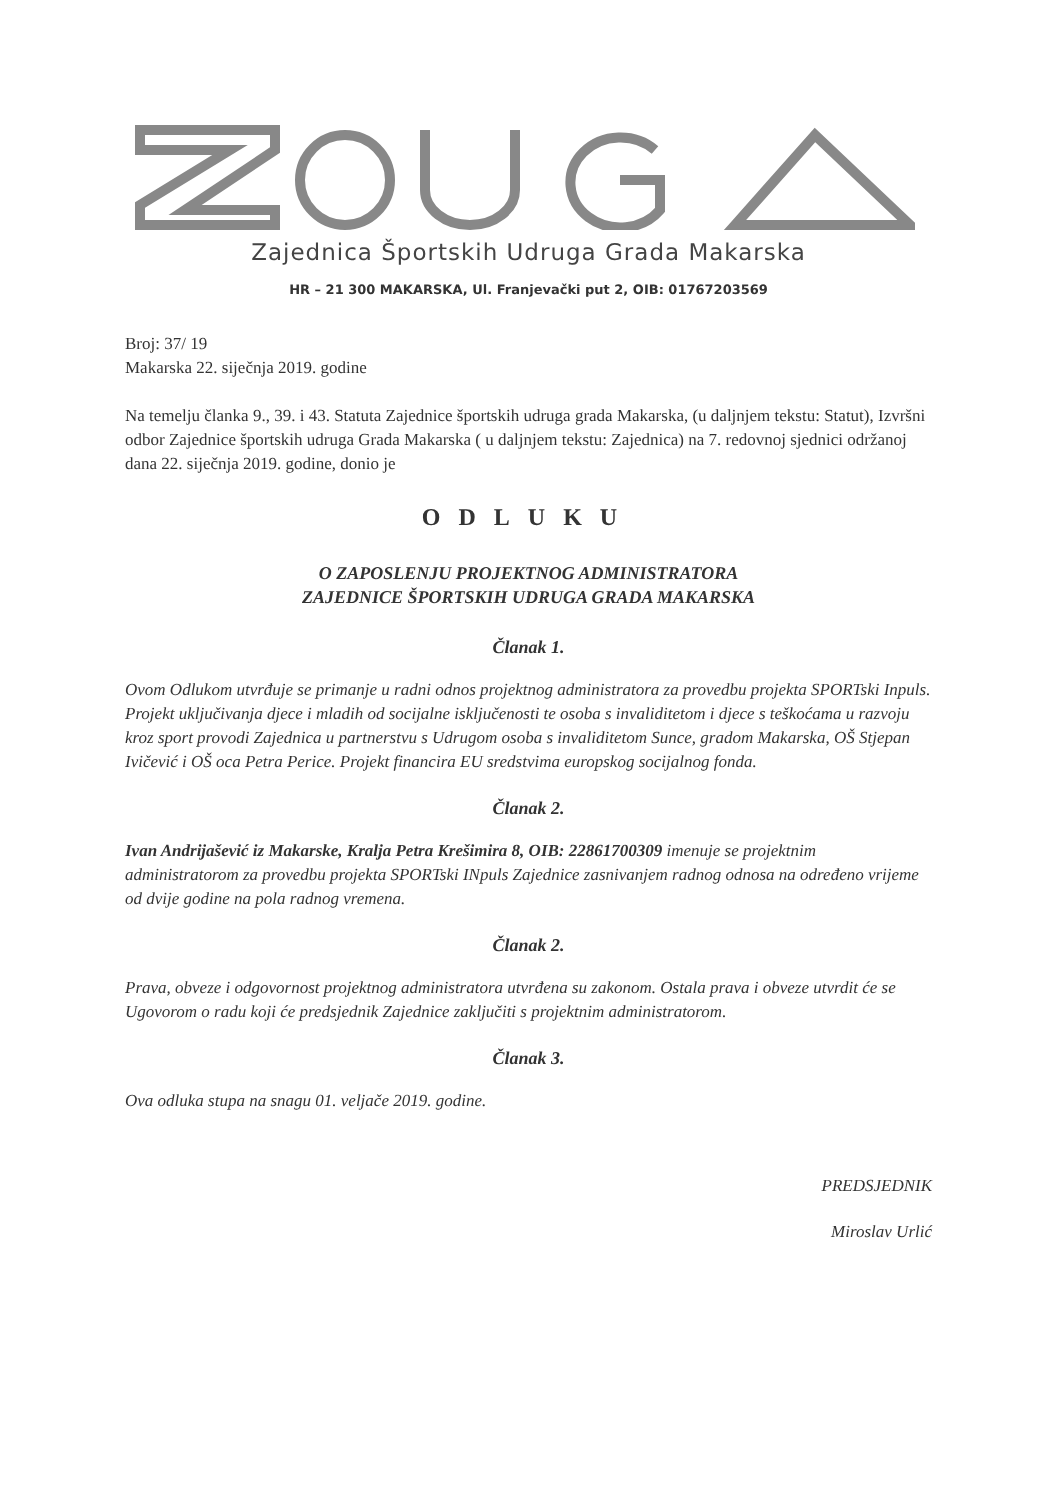Zajednica Športskih Udruga Grada Makarska
HR – 21 300 MAKARSKA, Ul. Franjevački put 2, OIB: 01767203569
Broj: 37/ 19
Makarska 22. siječnja 2019. godine
Na temelju članka 9., 39. i 43. Statuta Zajednice športskih udruga grada Makarska, (u daljnjem tekstu: Statut), Izvršni odbor Zajednice športskih udruga Grada Makarska ( u daljnjem tekstu: Zajednica) na 7. redovnoj sjednici održanoj dana 22. siječnja 2019. godine, donio je
ODLUKU
O ZAPOSLENJU PROJEKTNOG ADMINISTRATORA
ZAJEDNICE ŠPORTSKIH UDRUGA GRADA MAKARSKA
Članak 1.
Ovom Odlukom utvrđuje se primanje u radni odnos projektnog administratora za provedbu projekta SPORTski Inpuls. Projekt uključivanja djece i mladih od socijalne isključenosti te osoba s invaliditetom i djece s teškoćama u razvoju kroz sport provodi Zajednica u partnerstvu s Udrugom osoba s invaliditetom Sunce, gradom Makarska, OŠ Stjepan Ivičević i OŠ oca Petra Perice. Projekt financira EU sredstvima europskog socijalnog fonda.
Članak 2.
Ivan Andrijašević iz Makarske, Kralja Petra Krešimira 8, OIB: 22861700309 imenuje se projektnim administratorom za provedbu projekta SPORTski INpuls Zajednice zasnivanjem radnog odnosa na određeno vrijeme od dvije godine na pola radnog vremena.
Članak 2.
Prava, obveze i odgovornost projektnog administratora utvrđena su zakonom. Ostala prava i obveze utvrdit će se Ugovorom o radu koji će predsjednik Zajednice zaključiti s projektnim administratorom.
Članak 3.
Ova odluka stupa na snagu 01. veljače 2019. godine.
PREDSJEDNIK
Miroslav Urlić